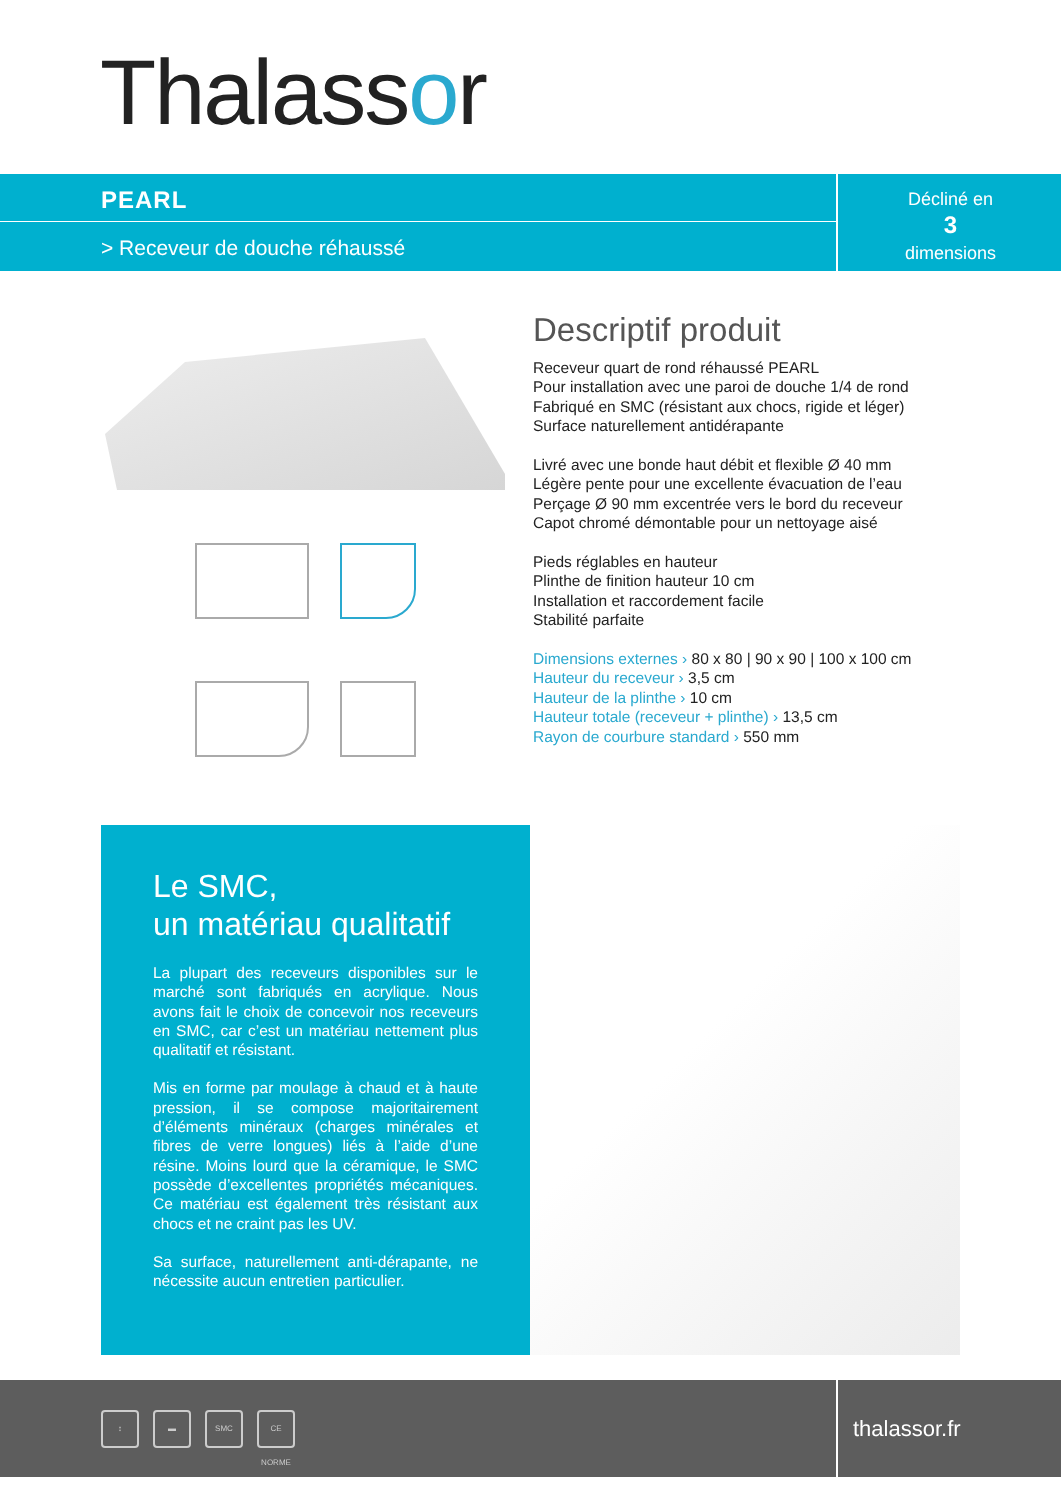Thalassor
PEARL
> Receveur de douche réhaussé
Décliné en
3
dimensions
Descriptif produit
Receveur quart de rond réhaussé PEARL
Pour installation avec une paroi de douche 1/4 de rond
Fabriqué en SMC (résistant aux chocs, rigide et léger)
Surface naturellement antidérapante
Livré avec une bonde haut débit et flexible Ø 40 mm
Légère pente pour une excellente évacuation de l’eau
Perçage Ø 90 mm excentrée vers le bord du receveur
Capot chromé démontable pour un nettoyage aisé
Pieds réglables en hauteur
Plinthe de finition hauteur 10 cm
Installation et raccordement facile
Stabilité parfaite
Dimensions externes › 80 x 80 | 90 x 90 | 100 x 100 cm
Hauteur du receveur › 3,5 cm
Hauteur de la plinthe › 10 cm
Hauteur totale (receveur + plinthe) › 13,5 cm
Rayon de courbure standard › 550 mm
Le SMC,
un matériau qualitatif
La plupart des receveurs disponibles sur le marché sont fabriqués en acrylique. Nous avons fait le choix de concevoir nos receveurs en SMC, car c’est un matériau nettement plus qualitatif et résistant.
Mis en forme par moulage à chaud et à haute pression, il se compose majoritairement d’éléments minéraux (charges minérales et fibres de verre longues) liés à l’aide d’une résine. Moins lourd que la céramique, le SMC possède d’excellentes propriétés mécaniques. Ce matériau est également très résistant aux chocs et ne craint pas les UV.
Sa surface, naturellement anti-dérapante, ne nécessite aucun entretien particulier.
↕ ▬ SMC CE NORME
thalassor.fr